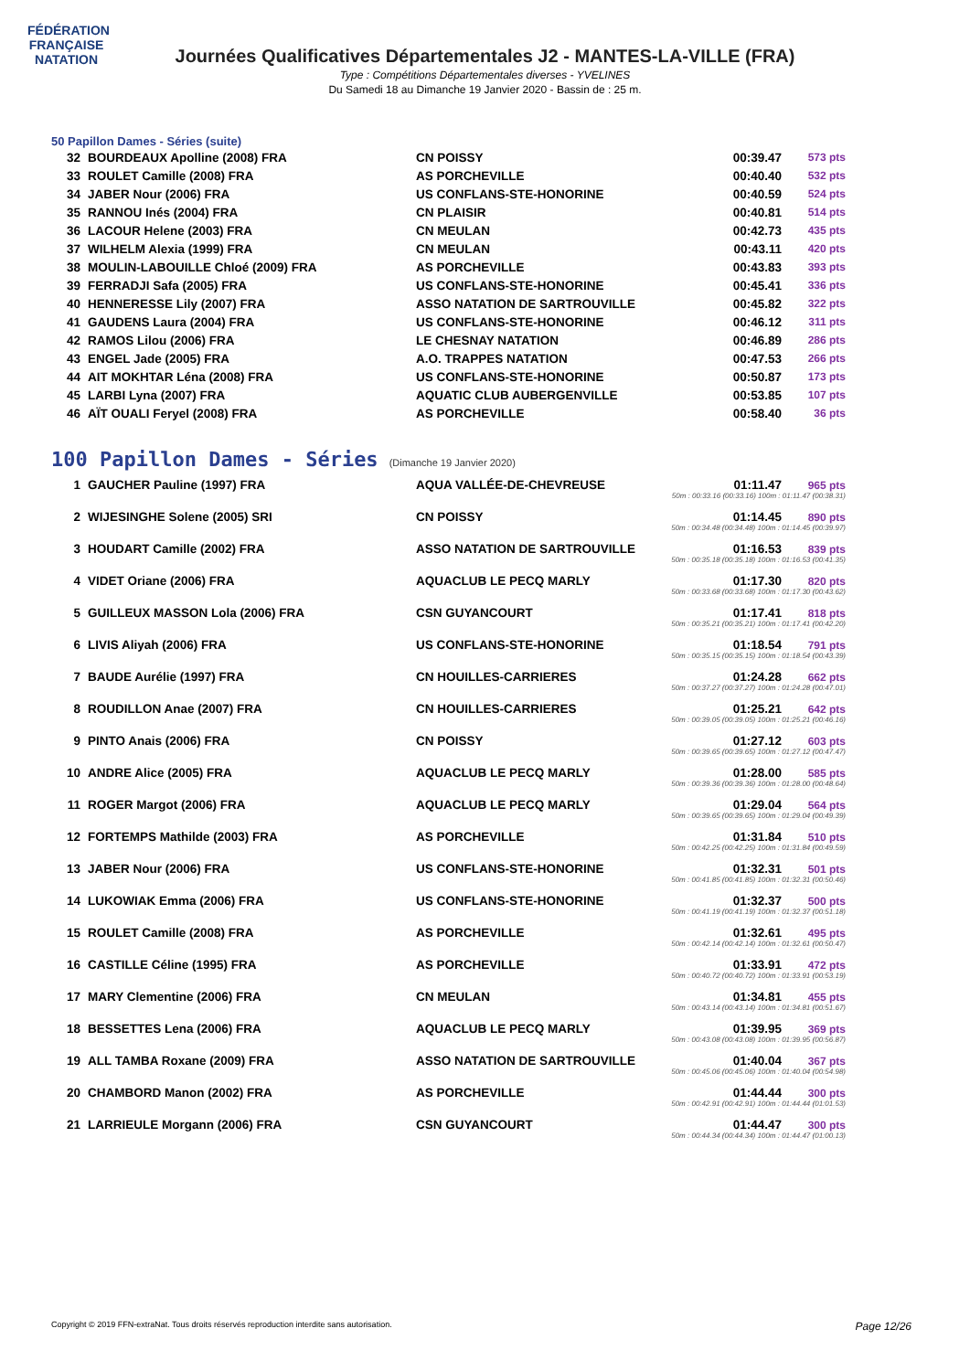FÉDÉRATION FRANÇAISE
NATATION
Journées Qualificatives Départementales J2 - MANTES-LA-VILLE (FRA)
Type : Compétitions Départementales diverses - YVELINES
Du Samedi 18 au Dimanche 19 Janvier 2020 - Bassin de : 25 m.
50 Papillon Dames - Séries (suite)
| 32 | BOURDEAUX Apolline (2008) FRA | CN POISSY | 00:39.47 | 573 pts |
| 33 | ROULET Camille (2008) FRA | AS PORCHEVILLE | 00:40.40 | 532 pts |
| 34 | JABER Nour (2006) FRA | US CONFLANS-STE-HONORINE | 00:40.59 | 524 pts |
| 35 | RANNOU Inés (2004) FRA | CN PLAISIR | 00:40.81 | 514 pts |
| 36 | LACOUR Helene (2003) FRA | CN MEULAN | 00:42.73 | 435 pts |
| 37 | WILHELM Alexia (1999) FRA | CN MEULAN | 00:43.11 | 420 pts |
| 38 | MOULIN-LABOUILLE Chloé (2009) FRA | AS PORCHEVILLE | 00:43.83 | 393 pts |
| 39 | FERRADJI Safa (2005) FRA | US CONFLANS-STE-HONORINE | 00:45.41 | 336 pts |
| 40 | HENNERESSE Lily (2007) FRA | ASSO NATATION DE SARTROUVILLE | 00:45.82 | 322 pts |
| 41 | GAUDENS Laura (2004) FRA | US CONFLANS-STE-HONORINE | 00:46.12 | 311 pts |
| 42 | RAMOS Lilou (2006) FRA | LE CHESNAY NATATION | 00:46.89 | 286 pts |
| 43 | ENGEL Jade (2005) FRA | A.O. TRAPPES NATATION | 00:47.53 | 266 pts |
| 44 | AIT MOKHTAR Léna (2008) FRA | US CONFLANS-STE-HONORINE | 00:50.87 | 173 pts |
| 45 | LARBI Lyna (2007) FRA | AQUATIC CLUB AUBERGENVILLE | 00:53.85 | 107 pts |
| 46 | AÏT OUALI Feryel (2008) FRA | AS PORCHEVILLE | 00:58.40 | 36 pts |
100 Papillon Dames - Séries (Dimanche 19 Janvier 2020)
| 1 | GAUCHER Pauline (1997) FRA | AQUA VALLÉE-DE-CHEVREUSE | 01:11.47 | 965 pts |
| 50m : 00:33.16 (00:33.16) 100m : 01:11.47 (00:38.31) | | | | |
| 2 | WIJESINGHE Solene (2005) SRI | CN POISSY | 01:14.45 | 890 pts |
| 50m : 00:34.48 (00:34.48) 100m : 01:14.45 (00:39.97) | | | | |
| 3 | HOUDART Camille (2002) FRA | ASSO NATATION DE SARTROUVILLE | 01:16.53 | 839 pts |
| 50m : 00:35.18 (00:35.18) 100m : 01:16.53 (00:41.35) | | | | |
| 4 | VIDET Oriane (2006) FRA | AQUACLUB LE PECQ MARLY | 01:17.30 | 820 pts |
| 50m : 00:33.68 (00:33.68) 100m : 01:17.30 (00:43.62) | | | | |
| 5 | GUILLEUX MASSON Lola (2006) FRA | CSN GUYANCOURT | 01:17.41 | 818 pts |
| 50m : 00:35.21 (00:35.21) 100m : 01:17.41 (00:42.20) | | | | |
| 6 | LIVIS Aliyah (2006) FRA | US CONFLANS-STE-HONORINE | 01:18.54 | 791 pts |
| 50m : 00:35.15 (00:35.15) 100m : 01:18.54 (00:43.39) | | | | |
| 7 | BAUDE Aurélie (1997) FRA | CN HOUILLES-CARRIERES | 01:24.28 | 662 pts |
| 50m : 00:37.27 (00:37.27) 100m : 01:24.28 (00:47.01) | | | | |
| 8 | ROUDILLON Anae (2007) FRA | CN HOUILLES-CARRIERES | 01:25.21 | 642 pts |
| 50m : 00:39.05 (00:39.05) 100m : 01:25.21 (00:46.16) | | | | |
| 9 | PINTO Anais (2006) FRA | CN POISSY | 01:27.12 | 603 pts |
| 50m : 00:39.65 (00:39.65) 100m : 01:27.12 (00:47.47) | | | | |
| 10 | ANDRE Alice (2005) FRA | AQUACLUB LE PECQ MARLY | 01:28.00 | 585 pts |
| 50m : 00:39.36 (00:39.36) 100m : 01:28.00 (00:48.64) | | | | |
| 11 | ROGER Margot (2006) FRA | AQUACLUB LE PECQ MARLY | 01:29.04 | 564 pts |
| 50m : 00:39.65 (00:39.65) 100m : 01:29.04 (00:49.39) | | | | |
| 12 | FORTEMPS Mathilde (2003) FRA | AS PORCHEVILLE | 01:31.84 | 510 pts |
| 50m : 00:42.25 (00:42.25) 100m : 01:31.84 (00:49.59) | | | | |
| 13 | JABER Nour (2006) FRA | US CONFLANS-STE-HONORINE | 01:32.31 | 501 pts |
| 50m : 00:41.85 (00:41.85) 100m : 01:32.31 (00:50.46) | | | | |
| 14 | LUKOWIAK Emma (2006) FRA | US CONFLANS-STE-HONORINE | 01:32.37 | 500 pts |
| 50m : 00:41.19 (00:41.19) 100m : 01:32.37 (00:51.18) | | | | |
| 15 | ROULET Camille (2008) FRA | AS PORCHEVILLE | 01:32.61 | 495 pts |
| 50m : 00:42.14 (00:42.14) 100m : 01:32.61 (00:50.47) | | | | |
| 16 | CASTILLE Céline (1995) FRA | AS PORCHEVILLE | 01:33.91 | 472 pts |
| 50m : 00:40.72 (00:40.72) 100m : 01:33.91 (00:53.19) | | | | |
| 17 | MARY Clementine (2006) FRA | CN MEULAN | 01:34.81 | 455 pts |
| 50m : 00:43.14 (00:43.14) 100m : 01:34.81 (00:51.67) | | | | |
| 18 | BESSETTES Lena (2006) FRA | AQUACLUB LE PECQ MARLY | 01:39.95 | 369 pts |
| 50m : 00:43.08 (00:43.08) 100m : 01:39.95 (00:56.87) | | | | |
| 19 | ALL TAMBA Roxane (2009) FRA | ASSO NATATION DE SARTROUVILLE | 01:40.04 | 367 pts |
| 50m : 00:45.06 (00:45.06) 100m : 01:40.04 (00:54.98) | | | | |
| 20 | CHAMBORD Manon (2002) FRA | AS PORCHEVILLE | 01:44.44 | 300 pts |
| 50m : 00:42.91 (00:42.91) 100m : 01:44.44 (01:01.53) | | | | |
| 21 | LARRIEULE Morgann (2006) FRA | CSN GUYANCOURT | 01:44.47 | 300 pts |
| 50m : 00:44.34 (00:44.34) 100m : 01:44.47 (01:00.13) | | | | |
Copyright © 2019 FFN-extraNat. Tous droits réservés reproduction interdite sans autorisation. Page 12/26